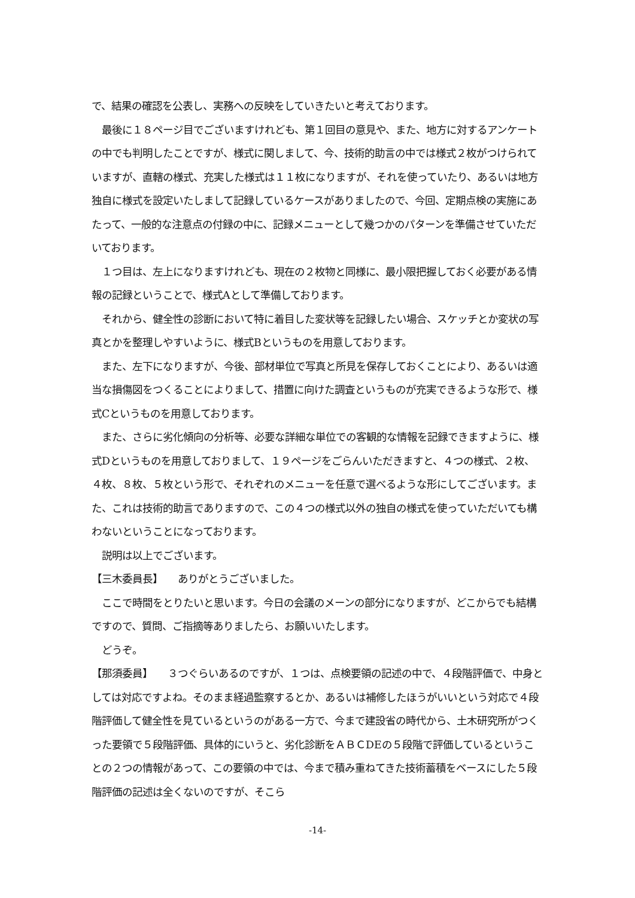で、結果の確認を公表し、実務への反映をしていきたいと考えております。
　最後に１８ページ目でございますけれども、第１回目の意見や、また、地方に対するアンケートの中でも判明したことですが、様式に関しまして、今、技術的助言の中では様式２枚がつけられていますが、直轄の様式、充実した様式は１１枚になりますが、それを使っていたり、あるいは地方独自に様式を設定いたしまして記録しているケースがありましたので、今回、定期点検の実施にあたって、一般的な注意点の付録の中に、記録メニューとして幾つかのパターンを準備させていただいております。
　１つ目は、左上になりますけれども、現在の２枚物と同様に、最小限把握しておく必要がある情報の記録ということで、様式Aとして準備しております。
　それから、健全性の診断において特に着目した変状等を記録したい場合、スケッチとか変状の写真とかを整理しやすいように、様式Bというものを用意しております。
　また、左下になりますが、今後、部材単位で写真と所見を保存しておくことにより、あるいは適当な損傷図をつくることによりまして、措置に向けた調査というものが充実できるような形で、様式Cというものを用意しております。
　また、さらに劣化傾向の分析等、必要な詳細な単位での客観的な情報を記録できますように、様式Dというものを用意しておりまして、１９ページをごらんいただきますと、４つの様式、２枚、４枚、８枚、５枚という形で、それぞれのメニューを任意で選べるような形にしてございます。また、これは技術的助言でありますので、この４つの様式以外の独自の様式を使っていただいても構わないということになっております。
　説明は以上でございます。
【三木委員長】　　ありがとうございました。
　ここで時間をとりたいと思います。今日の会議のメーンの部分になりますが、どこからでも結構ですので、質問、ご指摘等ありましたら、お願いいたします。
　どうぞ。
【那須委員】　　３つぐらいあるのですが、１つは、点検要領の記述の中で、４段階評価で、中身としては対応ですよね。そのまま経過監察するとか、あるいは補修したほうがいいという対応で４段階評価して健全性を見ているというのがある一方で、今まで建設省の時代から、土木研究所がつくった要領で５段階評価、具体的にいうと、劣化診断をＡＢＣDEの５段階で評価しているということの２つの情報があって、この要領の中では、今まで積み重ねてきた技術蓄積をベースにした５段階評価の記述は全くないのですが、そこら
-14-